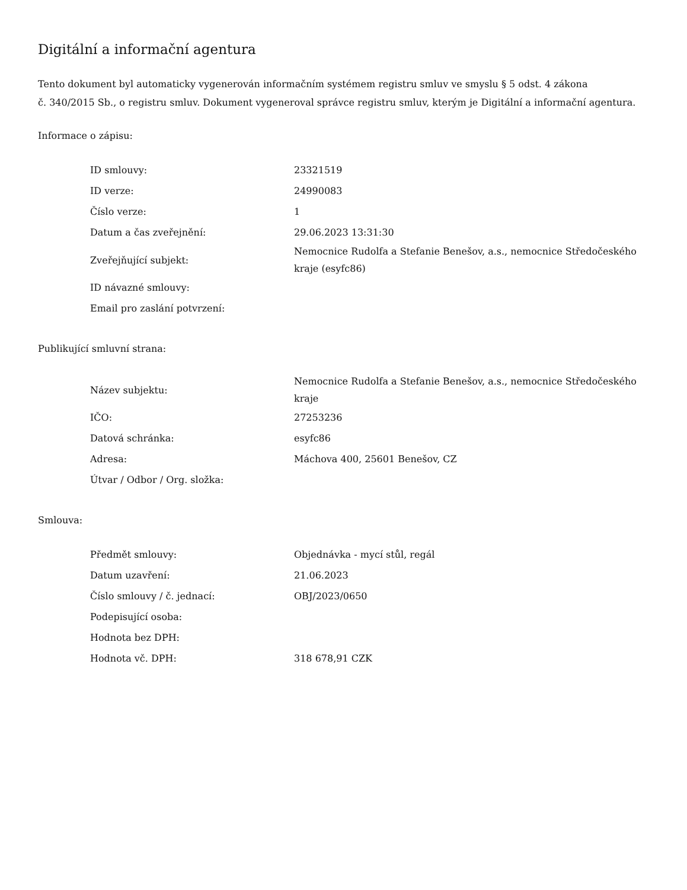Digitální a informační agentura
Tento dokument byl automaticky vygenerován informačním systémem registru smluv ve smyslu § 5 odst. 4 zákona
č. 340/2015 Sb., o registru smluv. Dokument vygeneroval správce registru smluv, kterým je Digitální a informační agentura.
Informace o zápisu:
| ID smlouvy: | 23321519 |
| ID verze: | 24990083 |
| Číslo verze: | 1 |
| Datum a čas zveřejnění: | 29.06.2023 13:31:30 |
| Zveřejňující subjekt: | Nemocnice Rudolfa a Stefanie Benešov, a.s., nemocnice Středočeského kraje (esyfc86) |
| ID návazné smlouvy: | |
| Email pro zaslání potvrzení: | |
Publikující smluvní strana:
| Název subjektu: | Nemocnice Rudolfa a Stefanie Benešov, a.s., nemocnice Středočeského kraje |
| IČO: | 27253236 |
| Datová schránka: | esyfc86 |
| Adresa: | Máchova 400, 25601 Benešov, CZ |
| Útvar / Odbor / Org. složka: | |
Smlouva:
| Předmět smlouvy: | Objednávka - mycí stůl, regál |
| Datum uzavření: | 21.06.2023 |
| Číslo smlouvy / č. jednací: | OBJ/2023/0650 |
| Podepisující osoba: | |
| Hodnota bez DPH: | |
| Hodnota vč. DPH: | 318 678,91 CZK |